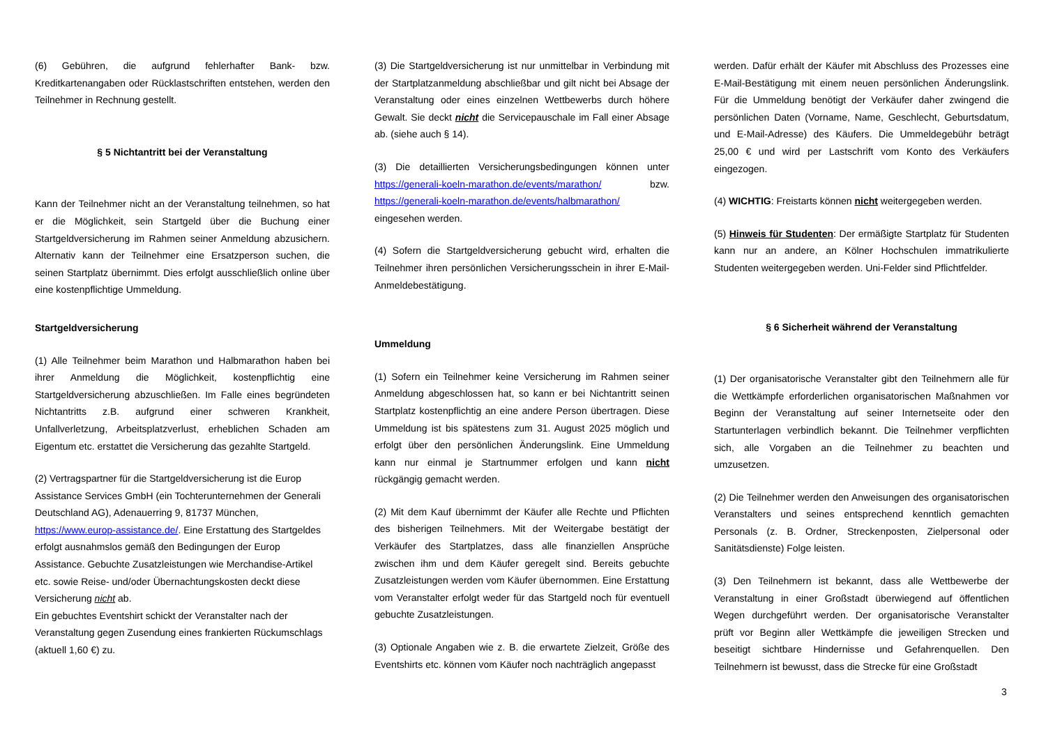(6) Gebühren, die aufgrund fehlerhafter Bank- bzw. Kreditkartenangaben oder Rücklastschriften entstehen, werden den Teilnehmer in Rechnung gestellt.
§ 5 Nichtantritt bei der Veranstaltung
Kann der Teilnehmer nicht an der Veranstaltung teilnehmen, so hat er die Möglichkeit, sein Startgeld über die Buchung einer Startgeldversicherung im Rahmen seiner Anmeldung abzusichern. Alternativ kann der Teilnehmer eine Ersatzperson suchen, die seinen Startplatz übernimmt. Dies erfolgt ausschließlich online über eine kostenpflichtige Ummeldung.
Startgeldversicherung
(1) Alle Teilnehmer beim Marathon und Halbmarathon haben bei ihrer Anmeldung die Möglichkeit, kostenpflichtig eine Startgeldversicherung abzuschließen. Im Falle eines begründeten Nichtantritts z.B. aufgrund einer schweren Krankheit, Unfallverletzung, Arbeitsplatzverlust, erheblichen Schaden am Eigentum etc. erstattet die Versicherung das gezahlte Startgeld.
(2) Vertragspartner für die Startgeldversicherung ist die Europ Assistance Services GmbH (ein Tochterunternehmen der Generali Deutschland AG), Adenauerring 9, 81737 München, https://www.europ-assistance.de/. Eine Erstattung des Startgeldes erfolgt ausnahmslos gemäß den Bedingungen der Europ Assistance. Gebuchte Zusatzleistungen wie Merchandise-Artikel etc. sowie Reise- und/oder Übernachtungskosten deckt diese Versicherung nicht ab.
Ein gebuchtes Eventshirt schickt der Veranstalter nach der Veranstaltung gegen Zusendung eines frankierten Rückumschlags (aktuell 1,60 €) zu.
(3) Die Startgeldversicherung ist nur unmittelbar in Verbindung mit der Startplatzanmeldung abschließbar und gilt nicht bei Absage der Veranstaltung oder eines einzelnen Wettbewerbs durch höhere Gewalt. Sie deckt nicht die Servicepauschale im Fall einer Absage ab. (siehe auch § 14).
(3) Die detaillierten Versicherungsbedingungen können unter https://generali-koeln-marathon.de/events/marathon/ bzw. https://generali-koeln-marathon.de/events/halbmarathon/ eingesehen werden.
(4) Sofern die Startgeldversicherung gebucht wird, erhalten die Teilnehmer ihren persönlichen Versicherungsschein in ihrer E-Mail-Anmeldebestätigung.
Ummeldung
(1) Sofern ein Teilnehmer keine Versicherung im Rahmen seiner Anmeldung abgeschlossen hat, so kann er bei Nichtantritt seinen Startplatz kostenpflichtig an eine andere Person übertragen. Diese Ummeldung ist bis spätestens zum 31. August 2025 möglich und erfolgt über den persönlichen Änderungslink. Eine Ummeldung kann nur einmal je Startnummer erfolgen und kann nicht rückgängig gemacht werden.
(2) Mit dem Kauf übernimmt der Käufer alle Rechte und Pflichten des bisherigen Teilnehmers. Mit der Weitergabe bestätigt der Verkäufer des Startplatzes, dass alle finanziellen Ansprüche zwischen ihm und dem Käufer geregelt sind. Bereits gebuchte Zusatzleistungen werden vom Käufer übernommen. Eine Erstattung vom Veranstalter erfolgt weder für das Startgeld noch für eventuell gebuchte Zusatzleistungen.
(3) Optionale Angaben wie z. B. die erwartete Zielzeit, Größe des Eventshirts etc. können vom Käufer noch nachträglich angepasst
werden. Dafür erhält der Käufer mit Abschluss des Prozesses eine E-Mail-Bestätigung mit einem neuen persönlichen Änderungslink. Für die Ummeldung benötigt der Verkäufer daher zwingend die persönlichen Daten (Vorname, Name, Geschlecht, Geburtsdatum, und E-Mail-Adresse) des Käufers. Die Ummeldegebühr beträgt 25,00 € und wird per Lastschrift vom Konto des Verkäufers eingezogen.
(4) WICHTIG: Freistarts können nicht weitergegeben werden.
(5) Hinweis für Studenten: Der ermäßigte Startplatz für Studenten kann nur an andere, an Kölner Hochschulen immatrikulierte Studenten weitergegeben werden. Uni-Felder sind Pflichtfelder.
§ 6 Sicherheit während der Veranstaltung
(1) Der organisatorische Veranstalter gibt den Teilnehmern alle für die Wettkämpfe erforderlichen organisatorischen Maßnahmen vor Beginn der Veranstaltung auf seiner Internetseite oder den Startunterlagen verbindlich bekannt. Die Teilnehmer verpflichten sich, alle Vorgaben an die Teilnehmer zu beachten und umzusetzen.
(2) Die Teilnehmer werden den Anweisungen des organisatorischen Veranstalters und seines entsprechend kenntlich gemachten Personals (z. B. Ordner, Streckenposten, Zielpersonal oder Sanitätsdienste) Folge leisten.
(3) Den Teilnehmern ist bekannt, dass alle Wettbewerbe der Veranstaltung in einer Großstadt überwiegend auf öffentlichen Wegen durchgeführt werden. Der organisatorische Veranstalter prüft vor Beginn aller Wettkämpfe die jeweiligen Strecken und beseitigt sichtbare Hindernisse und Gefahrenquellen. Den Teilnehmern ist bewusst, dass die Strecke für eine Großstadt
3